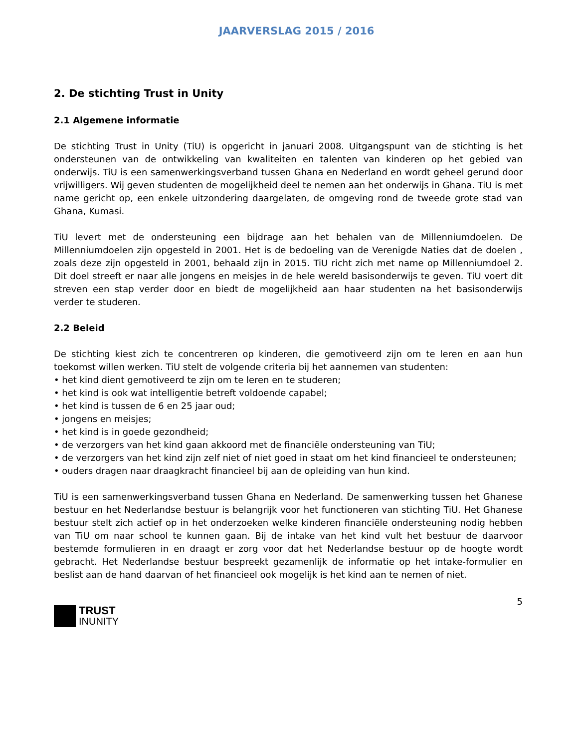JAARVERSLAG 2015 / 2016
2. De stichting Trust in Unity
2.1 Algemene informatie
De stichting Trust in Unity (TiU) is opgericht in januari 2008. Uitgangspunt van de stichting is het ondersteunen van de ontwikkeling van kwaliteiten en talenten van kinderen op het gebied van onderwijs. TiU is een samenwerkingsverband tussen Ghana en Nederland en wordt geheel gerund door vrijwilligers. Wij geven studenten de mogelijkheid deel te nemen aan het onderwijs in Ghana. TiU is met name gericht op, een enkele uitzondering daargelaten, de omgeving rond de tweede grote stad van Ghana, Kumasi.
TiU levert met de ondersteuning een bijdrage aan het behalen van de Millenniumdoelen. De Millenniumdoelen zijn opgesteld in 2001. Het is de bedoeling van de Verenigde Naties dat de doelen , zoals deze zijn opgesteld in 2001, behaald zijn in 2015. TiU richt zich met name op Millenniumdoel 2. Dit doel streeft er naar alle jongens en meisjes in de hele wereld basisonderwijs te geven. TiU voert dit streven een stap verder door en biedt de mogelijkheid aan haar studenten na het basisonderwijs verder te studeren.
2.2 Beleid
De stichting kiest zich te concentreren op kinderen, die gemotiveerd zijn om te leren en aan hun toekomst willen werken. TiU stelt de volgende criteria bij het aannemen van studenten:
• het kind dient gemotiveerd te zijn om te leren en te studeren;
• het kind is ook wat intelligentie betreft voldoende capabel;
• het kind is tussen de 6 en 25 jaar oud;
• jongens en meisjes;
• het kind is in goede gezondheid;
• de verzorgers van het kind gaan akkoord met de financiële ondersteuning van TiU;
• de verzorgers van het kind zijn zelf niet of niet goed in staat om het kind financieel te ondersteunen;
• ouders dragen naar draagkracht financieel bij aan de opleiding van hun kind.
TiU is een samenwerkingsverband tussen Ghana en Nederland. De samenwerking tussen het Ghanese bestuur en het Nederlandse bestuur is belangrijk voor het functioneren van stichting TiU. Het Ghanese bestuur stelt zich actief op in het onderzoeken welke kinderen financiële ondersteuning nodig hebben van TiU om naar school te kunnen gaan. Bij de intake van het kind vult het bestuur de daarvoor bestemde formulieren in en draagt er zorg voor dat het Nederlandse bestuur op de hoogte wordt gebracht. Het Nederlandse bestuur bespreekt gezamenlijk de informatie op het intake-formulier en beslist aan de hand daarvan of het financieel ook mogelijk is het kind aan te nemen of niet.
5
TRUST
INUNITY